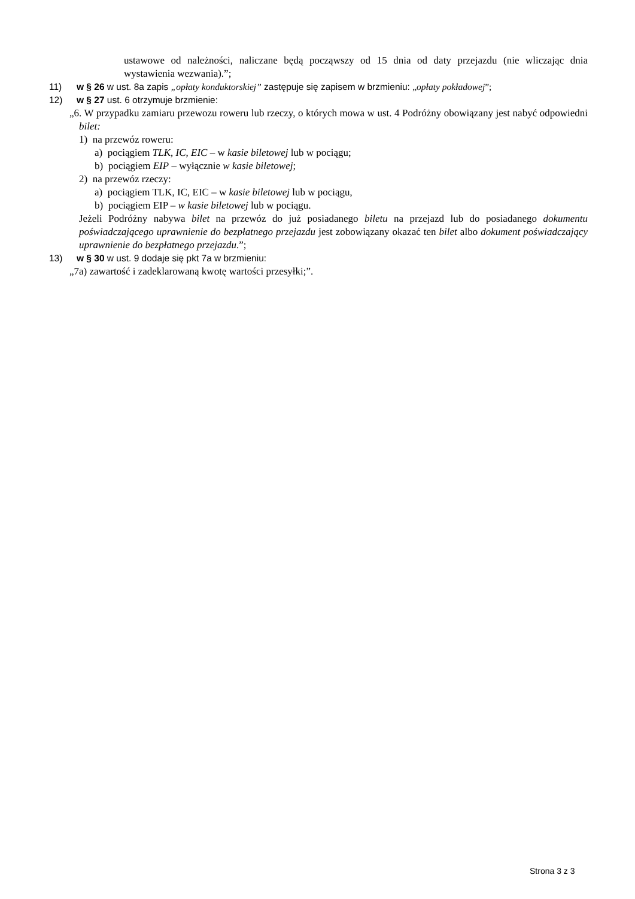ustawowe od należności, naliczane będą począwszy od 15 dnia od daty przejazdu (nie wliczając dnia wystawienia wezwania).”;
11) w § 26 w ust. 8a zapis „opłaty konduktorskiej” zastępuje się zapisem w brzmieniu: „opłaty pokładowej”;
12) w § 27 ust. 6 otrzymuje brzmienie:
„6. W przypadku zamiaru przewozu roweru lub rzeczy, o których mowa w ust. 4 Podróżny obowiązany jest nabyć odpowiedni bilet:
1) na przewóz roweru:
a) pociągiem TLK, IC, EIC – w kasie biletowej lub w pociągu;
b) pociągiem EIP – wyłącznie w kasie biletowej;
2) na przewóz rzeczy:
a) pociągiem TLK, IC, EIC – w kasie biletowej lub w pociągu,
b) pociągiem EIP – w kasie biletowej lub w pociągu.
Jeżeli Podróżny nabywa bilet na przewóz do już posiadanego biletu na przejazd lub do posiadanego dokumentu poświadczającego uprawnienie do bezpłatnego przejazdu jest zobowiązany okazać ten bilet albo dokument poświadczający uprawnienie do bezpłatnego przejazdu.”;
13) w § 30 w ust. 9 dodaje się pkt 7a w brzmieniu:
„7a) zawartość i zadeklarowaną kwotę wartości przesyłki;”.
Strona 3 z 3